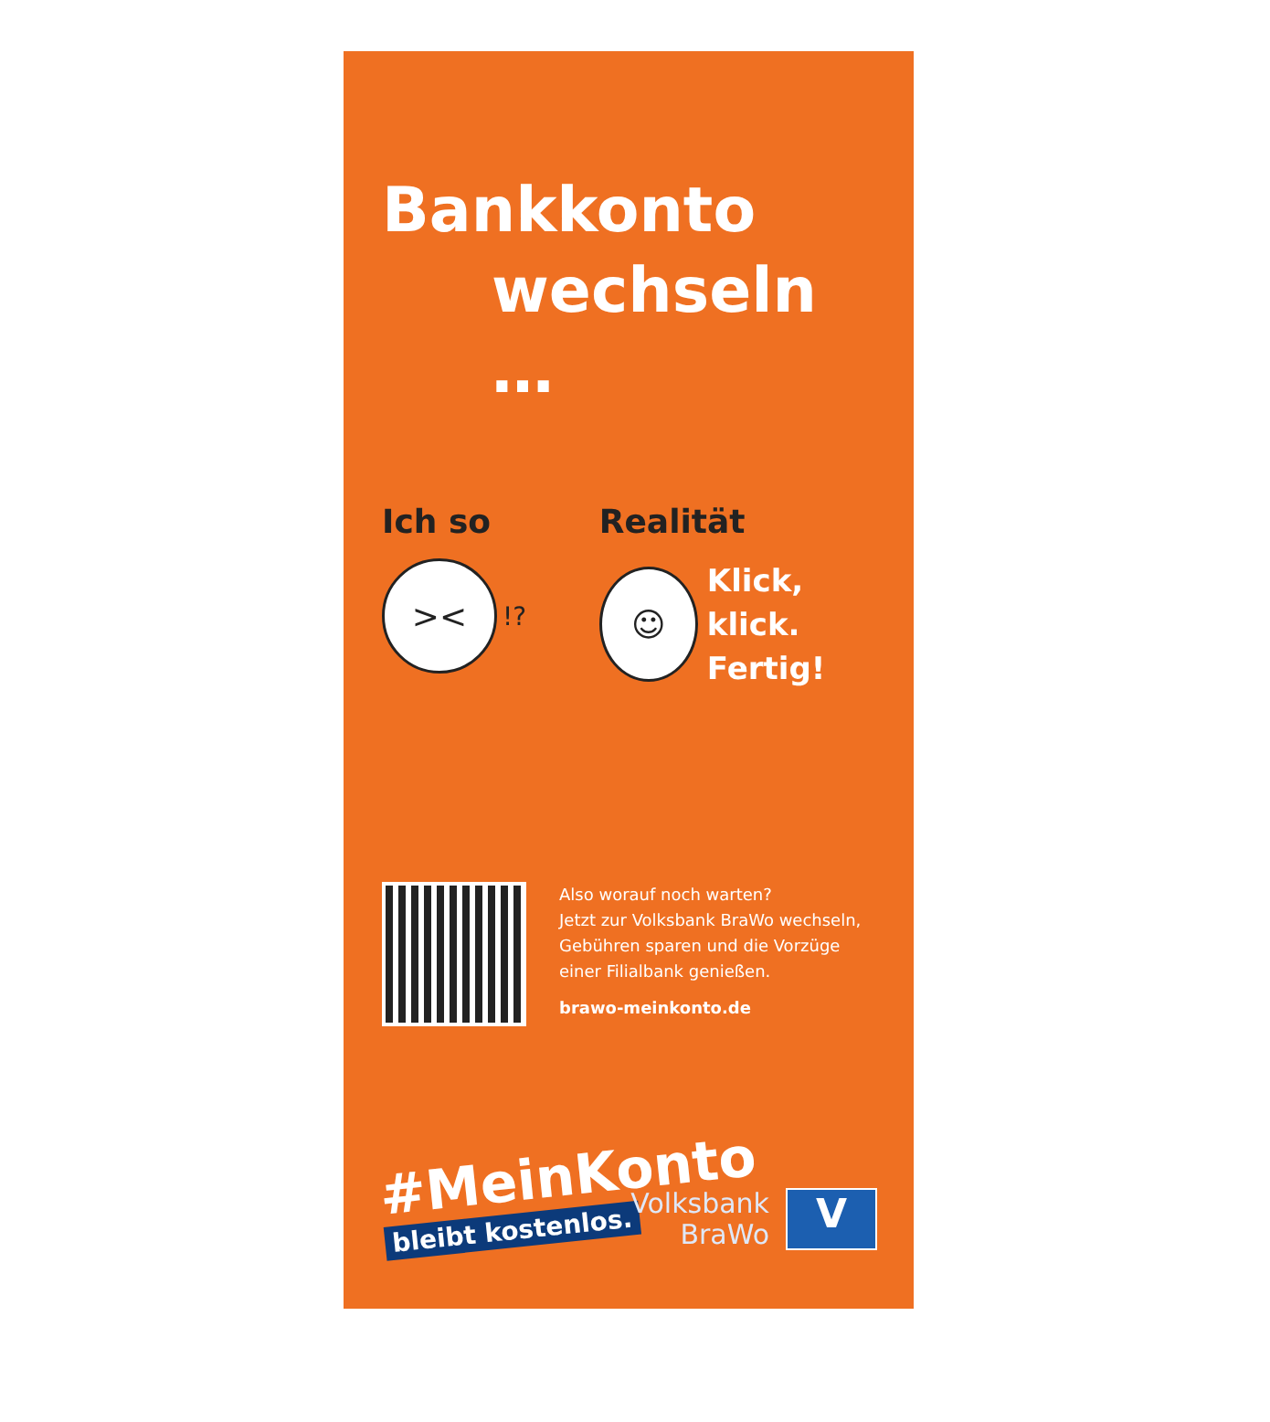Bankkonto
wechseln …
Ich so
><
!?
Realität
☺
Klick, klick.
Fertig!
Also worauf noch warten?
Jetzt zur Volksbank BraWo wechseln,
Gebühren sparen und die Vorzüge
einer Filialbank genießen.
brawo-meinkonto.de
#MeinKonto
bleibt kostenlos.
Volksbank
BraWo
V